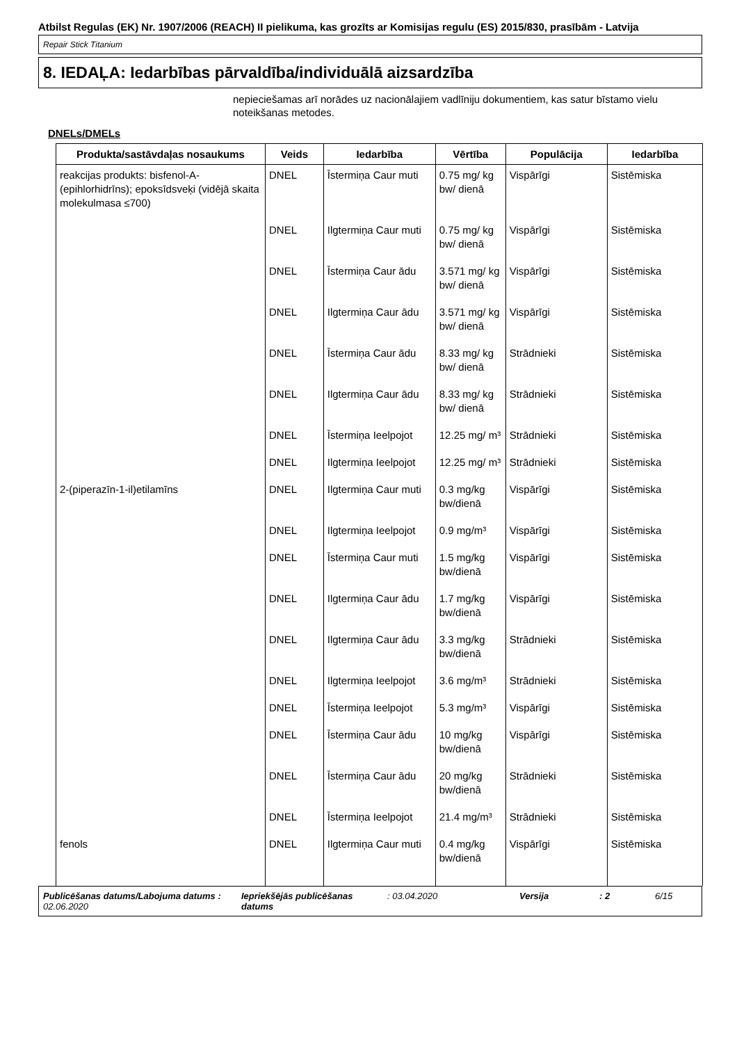Atbilst Regulas (EK) Nr. 1907/2006 (REACH) II pielikuma, kas grozīts ar Komisijas regulu (ES) 2015/830, prasībām - Latvija
Repair Stick Titanium
8. IEDAĻA: Iedarbības pārvaldība/individuālā aizsardzība
nepieciešamas arī norādes uz nacionālajiem vadlīniju dokumentiem, kas satur bīstamo vielu noteikšanas metodes.
DNELs/DMELs
| Produkta/sastāvdaļas nosaukums | Veids | Iedarbība | Vērtība | Populācija | Iedarbība |
| --- | --- | --- | --- | --- | --- |
| reakcijas produkts: bisfenol-A-(epihlorhidrīns); epoksīdsveķi (vidējā skaita molekulmasa ≤700) | DNEL | Īstermiņa Caur muti | 0.75 mg/ kg bw/ dienā | Vispārīgi | Sistēmiska |
| | DNEL | Ilgtermiņa Caur muti | 0.75 mg/ kg bw/ dienā | Vispārīgi | Sistēmiska |
| | DNEL | Īstermiņa Caur ādu | 3.571 mg/ kg bw/ dienā | Vispārīgi | Sistēmiska |
| | DNEL | Ilgtermiņa Caur ādu | 3.571 mg/ kg bw/ dienā | Vispārīgi | Sistēmiska |
| | DNEL | Īstermiņa Caur ādu | 8.33 mg/ kg bw/ dienā | Strādnieki | Sistēmiska |
| | DNEL | Ilgtermiņa Caur ādu | 8.33 mg/ kg bw/ dienā | Strādnieki | Sistēmiska |
| | DNEL | Īstermiņa Ieelpojot | 12.25 mg/ m³ | Strādnieki | Sistēmiska |
| | DNEL | Ilgtermiņa Ieelpojot | 12.25 mg/ m³ | Strādnieki | Sistēmiska |
| 2-(piperazīn-1-il)etilamīns | DNEL | Ilgtermiņa Caur muti | 0.3 mg/kg bw/dienā | Vispārīgi | Sistēmiska |
| | DNEL | Ilgtermiņa Ieelpojot | 0.9 mg/m³ | Vispārīgi | Sistēmiska |
| | DNEL | Īstermiņa Caur muti | 1.5 mg/kg bw/dienā | Vispārīgi | Sistēmiska |
| | DNEL | Ilgtermiņa Caur ādu | 1.7 mg/kg bw/dienā | Vispārīgi | Sistēmiska |
| | DNEL | Ilgtermiņa Caur ādu | 3.3 mg/kg bw/dienā | Strādnieki | Sistēmiska |
| | DNEL | Ilgtermiņa Ieelpojot | 3.6 mg/m³ | Strādnieki | Sistēmiska |
| | DNEL | Īstermiņa Ieelpojot | 5.3 mg/m³ | Vispārīgi | Sistēmiska |
| | DNEL | Īstermiņa Caur ādu | 10 mg/kg bw/dienā | Vispārīgi | Sistēmiska |
| | DNEL | Īstermiņa Caur ādu | 20 mg/kg bw/dienā | Strādnieki | Sistēmiska |
| | DNEL | Īstermiņa Ieelpojot | 21.4 mg/m³ | Strādnieki | Sistēmiska |
| fenols | DNEL | Ilgtermiņa Caur muti | 0.4 mg/kg bw/dienā | Vispārīgi | Sistēmiska |
Publicēšanas datums/Labojuma datums : 02.06.2020 Iepriekšējās publicēšanas datums : 03.04.2020 Versija : 2 6/15